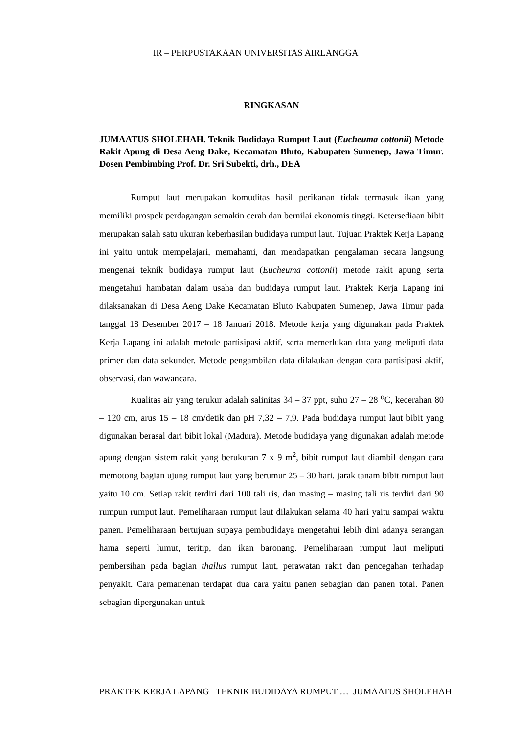IR – PERPUSTAKAAN UNIVERSITAS AIRLANGGA
RINGKASAN
JUMAATUS SHOLEHAH. Teknik Budidaya Rumput Laut (Eucheuma cottonii) Metode Rakit Apung di Desa Aeng Dake, Kecamatan Bluto, Kabupaten Sumenep, Jawa Timur. Dosen Pembimbing Prof. Dr. Sri Subekti, drh., DEA
Rumput laut merupakan komuditas hasil perikanan tidak termasuk ikan yang memiliki prospek perdagangan semakin cerah dan bernilai ekonomis tinggi. Ketersediaan bibit merupakan salah satu ukuran keberhasilan budidaya rumput laut. Tujuan Praktek Kerja Lapang ini yaitu untuk mempelajari, memahami, dan mendapatkan pengalaman secara langsung mengenai teknik budidaya rumput laut (Eucheuma cottonii) metode rakit apung serta mengetahui hambatan dalam usaha dan budidaya rumput laut. Praktek Kerja Lapang ini dilaksanakan di Desa Aeng Dake Kecamatan Bluto Kabupaten Sumenep, Jawa Timur pada tanggal 18 Desember 2017 – 18 Januari 2018. Metode kerja yang digunakan pada Praktek Kerja Lapang ini adalah metode partisipasi aktif, serta memerlukan data yang meliputi data primer dan data sekunder. Metode pengambilan data dilakukan dengan cara partisipasi aktif, observasi, dan wawancara.
Kualitas air yang terukur adalah salinitas 34 – 37 ppt, suhu 27 – 28 <sup>o</sup>C, kecerahan 80 – 120 cm, arus 15 – 18 cm/detik dan pH 7,32 – 7,9. Pada budidaya rumput laut bibit yang digunakan berasal dari bibit lokal (Madura). Metode budidaya yang digunakan adalah metode apung dengan sistem rakit yang berukuran 7 x 9 m<sup>2</sup>, bibit rumput laut diambil dengan cara memotong bagian ujung rumput laut yang berumur 25 – 30 hari. jarak tanam bibit rumput laut yaitu 10 cm. Setiap rakit terdiri dari 100 tali ris, dan masing – masing tali ris terdiri dari 90 rumpun rumput laut. Pemeliharaan rumput laut dilakukan selama 40 hari yaitu sampai waktu panen. Pemeliharaan bertujuan supaya pembudidaya mengetahui lebih dini adanya serangan hama seperti lumut, teritip, dan ikan baronang. Pemeliharaan rumput laut meliputi pembersihan pada bagian thallus rumput laut, perawatan rakit dan pencegahan terhadap penyakit. Cara pemanenan terdapat dua cara yaitu panen sebagian dan panen total. Panen sebagian dipergunakan untuk
PRAKTEK KERJA LAPANG TEKNIK BUDIDAYA RUMPUT … JUMAATUS SHOLEHAH